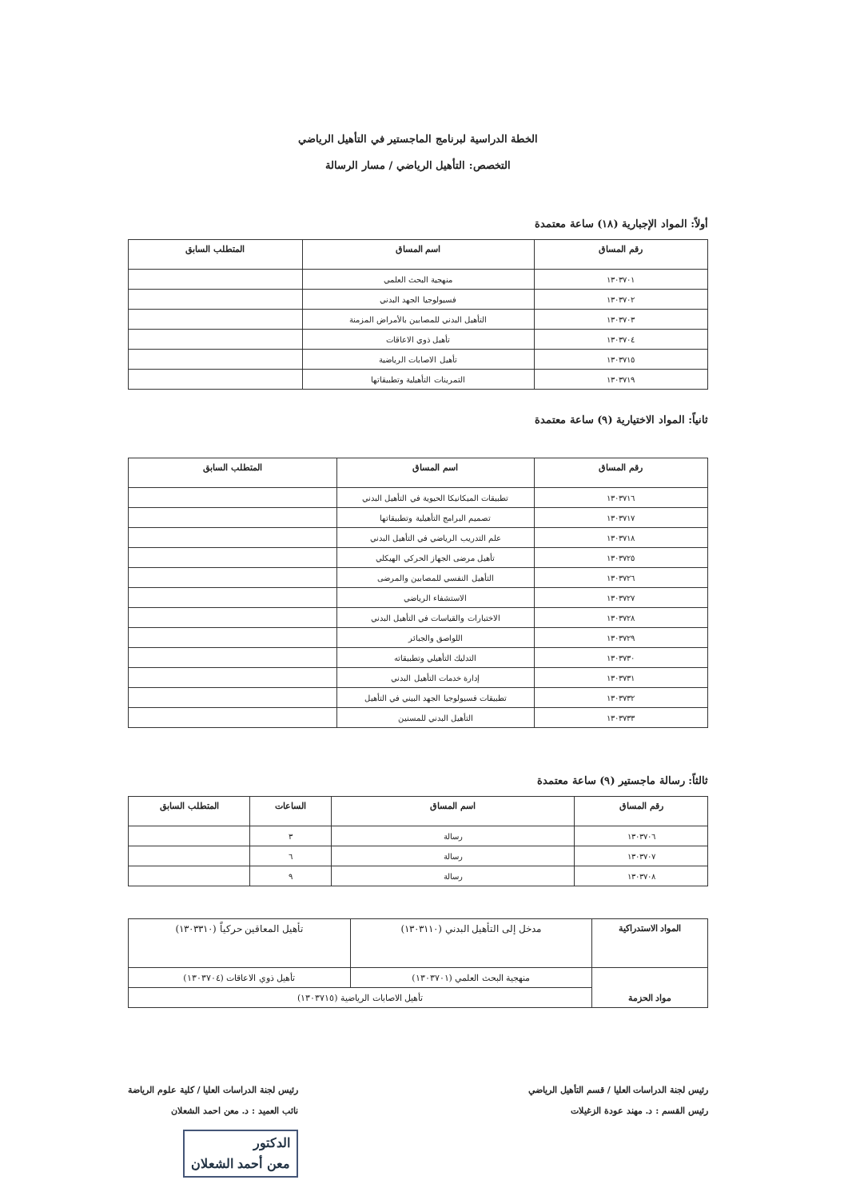الخطة الدراسية لبرنامج الماجستير في التأهيل الرياضي
التخصص: التأهيل الرياضي / مسار الرسالة
أولاً: المواد الإجبارية (١٨) ساعة معتمدة
| رقم المساق | اسم المساق | المتطلب السابق |
| --- | --- | --- |
| ١٣٠٣٧٠١ | منهجية البحث العلمي | |
| ١٣٠٣٧٠٢ | فسيولوجيا الجهد البدني | |
| ١٣٠٣٧٠٣ | التأهيل البدني للمصابين بالأمراض المزمنة | |
| ١٣٠٣٧٠٤ | تأهيل ذوي الاعاقات | |
| ١٣٠٣٧١٥ | تأهيل الاصابات الرياضية | |
| ١٣٠٣٧١٩ | التمرينات التأهيلية وتطبيقاتها | |
ثانياً: المواد الاختيارية (٩) ساعة معتمدة
| رقم المساق | اسم المساق | المتطلب السابق |
| --- | --- | --- |
| ١٣٠٣٧١٦ | تطبيقات الميكانيكا الحيوية في التأهيل البدني | |
| ١٣٠٣٧١٧ | تصميم البرامج التأهيلية وتطبيقاتها | |
| ١٣٠٣٧١٨ | علم التدريب الرياضي في التأهيل البدني | |
| ١٣٠٣٧٢٥ | تأهيل مرضى الجهاز الحركي الهيكلي | |
| ١٣٠٣٧٢٦ | التأهيل النفسي للمصابين والمرضى | |
| ١٣٠٣٧٢٧ | الاستشفاء الرياضي | |
| ١٣٠٣٧٢٨ | الاختبارات والقياسات في التأهيل البدني | |
| ١٣٠٣٧٢٩ | اللواصق والجبائر | |
| ١٣٠٣٧٣٠ | التدليك التأهيلي وتطبيقاته | |
| ١٣٠٣٧٣١ | إدارة خدمات التأهيل البدني | |
| ١٣٠٣٧٣٢ | تطبيقات فسيولوجيا الجهد البيني في التأهيل | |
| ١٣٠٣٧٣٣ | التأهيل البدني للمسنين | |
ثالثاً: رسالة ماجستير (٩) ساعة معتمدة
| رقم المساق | اسم المساق | الساعات | المتطلب السابق |
| --- | --- | --- | --- |
| ١٣٠٣٧٠٦ | رسالة | ٣ | |
| ١٣٠٣٧٠٧ | رسالة | ٦ | |
| ١٣٠٣٧٠٨ | رسالة | ٩ | |
| المواد الاستدراكية | مدخل إلى التأهيل البدني (١٣٠٣١١٠) | تأهيل المعاقين حركياً (١٣٠٣٣١٠) |
| مواد الحزمة | منهجية البحث العلمي (١٣٠٣٧٠١) | تأهيل ذوي الاعاقات (١٣٠٣٧٠٤) |
| | تأهيل الاصابات الرياضية (١٣٠٣٧١٥) | |
رئيس لجنة الدراسات العليا / قسم التأهيل الرياضي
رئيس القسم : د. مهند عودة الزغيلات
رئيس لجنة الدراسات العليا / كلية علوم الرياضة
نائب العميد : د. معن احمد الشعلان
الدكتور
معن أحمد الشعلان